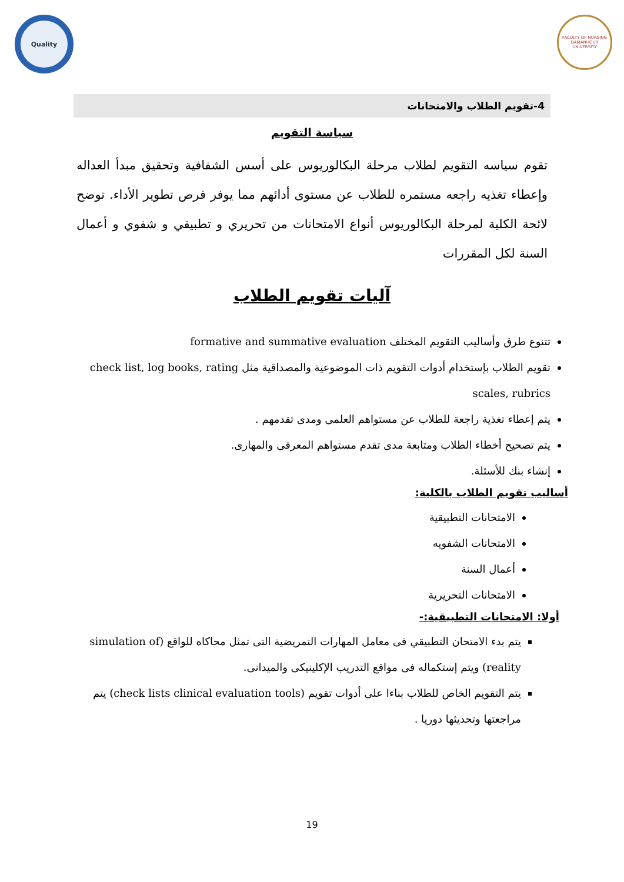Quality
FACULTY OF NURSING
DAMANHOUR UNIVERSITY
4-تقويم الطلاب والامتحانات
سياسة التقويم
تقوم سياسه التقويم لطلاب مرحلة البكالوريوس على أسس الشفافية وتحقيق مبدأ العداله وإعطاء تغذيه راجعه مستمره للطلاب عن مستوى أدائهم مما يوفر فرص تطوير الأداء. توضح لائحة الكلية لمرحلة البكالوريوس أنواع الامتحانات من تحريري و تطبيقي و شفوي و أعمال السنة لكل المقررات
آليات تقويم الطلاب
تتنوع طرق وأساليب التقويم المختلف formative and summative evaluation
تقويم الطلاب بإستخدام أدوات التقويم ذات الموضوعية والمصداقية مثل check list, log books, rating scales, rubrics
يتم إعطاء تغذية راجعة للطلاب عن مستواهم العلمى ومدى تقدمهم .
يتم تصحيح أخطاء الطلاب ومتابعة مدى تقدم مستواهم المعرفى والمهارى.
إنشاء بنك للأسئلة.
أساليب تقويم الطلاب بالكلية:
الامتحانات التطبيقية
الامتحانات الشفويه
أعمال السنة
الامتحانات التحريرية
أولا: الامتحانات التطبيقية:-
يتم بدء الامتحان التطبيقي فى معامل المهارات التمريضية التى تمثل محاكاه للواقع (simulation of reality) ويتم إستكماله فى مواقع التدريب الإكلينيكى والميدانى.
يتم التقويم الخاص للطلاب بناءا على أدوات تقويم (check lists clinical evaluation tools) يتم مراجعتها وتحديثها دوريا .
19